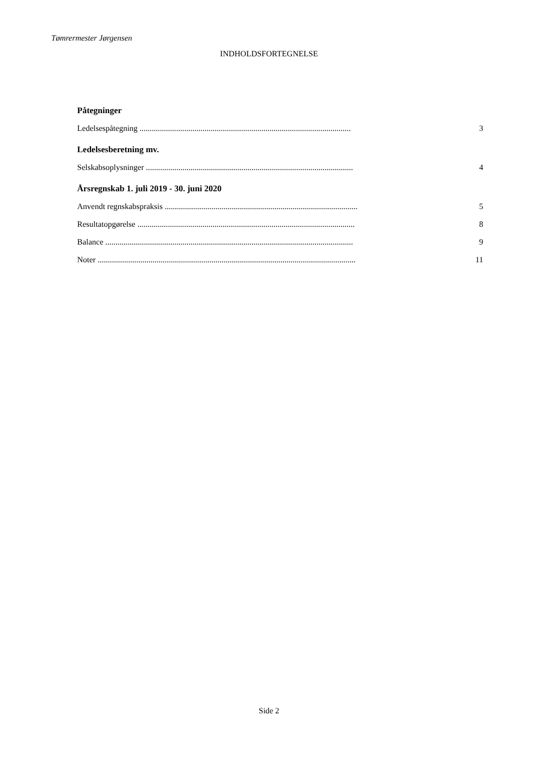Tømrermester Jørgensen
INDHOLDSFORTEGNELSE
Påtegninger
Ledelsespåtegning ........................................................................................................ 3
Ledelsesberetning mv.
Selskabsoplysninger ...................................................................................................... 4
Årsregnskab 1. juli 2019 - 30. juni 2020
Anvendt regnskabspraksis ............................................................................................... 5
Resultatopgørelse ........................................................................................................... 8
Balance .......................................................................................................................... 9
Noter ............................................................................................................................... 11
Side 2